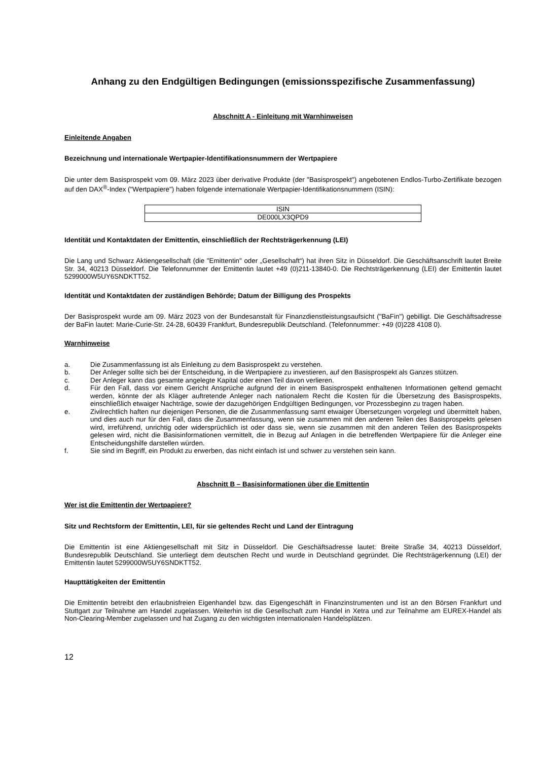Anhang zu den Endgültigen Bedingungen (emissionsspezifische Zusammenfassung)
Abschnitt A - Einleitung mit Warnhinweisen
Einleitende Angaben
Bezeichnung und internationale Wertpapier-Identifikationsnummern der Wertpapiere
Die unter dem Basisprospekt vom 09. März 2023 über derivative Produkte (der "Basisprospekt") angebotenen Endlos-Turbo-Zertifikate bezogen auf den DAX<sup>®</sup>-Index ("Wertpapiere") haben folgende internationale Wertpapier-Identifikationsnummern (ISIN):
| ISIN |
| --- |
| DE000LX3QPD9 |
Identität und Kontaktdaten der Emittentin, einschließlich der Rechtsträgerkennung (LEI)
Die Lang und Schwarz Aktiengesellschaft (die "Emittentin" oder „Gesellschaft“) hat ihren Sitz in Düsseldorf. Die Geschäftsanschrift lautet Breite Str. 34, 40213 Düsseldorf. Die Telefonnummer der Emittentin lautet +49 (0)211-13840-0. Die Rechtsträgerkennung (LEI) der Emittentin lautet 5299000W5UY6SNDKTT52.
Identität und Kontaktdaten der zuständigen Behörde; Datum der Billigung des Prospekts
Der Basisprospekt wurde am 09. März 2023 von der Bundesanstalt für Finanzdienstleistungsaufsicht ("BaFin") gebilligt. Die Geschäftsadresse der BaFin lautet: Marie-Curie-Str. 24-28, 60439 Frankfurt, Bundesrepublik Deutschland. (Telefonnummer: +49 (0)228 4108 0).
Warnhinweise
a. Die Zusammenfassung ist als Einleitung zu dem Basisprospekt zu verstehen.
b. Der Anleger sollte sich bei der Entscheidung, in die Wertpapiere zu investieren, auf den Basisprospekt als Ganzes stützen.
c. Der Anleger kann das gesamte angelegte Kapital oder einen Teil davon verlieren.
d. Für den Fall, dass vor einem Gericht Ansprüche aufgrund der in einem Basisprospekt enthaltenen Informationen geltend gemacht werden, könnte der als Kläger auftretende Anleger nach nationalem Recht die Kosten für die Übersetzung des Basisprospekts, einschließlich etwaiger Nachträge, sowie der dazugehörigen Endgültigen Bedingungen, vor Prozessbeginn zu tragen haben.
e. Zivilrechtlich haften nur diejenigen Personen, die die Zusammenfassung samt etwaiger Übersetzungen vorgelegt und übermittelt haben, und dies auch nur für den Fall, dass die Zusammenfassung, wenn sie zusammen mit den anderen Teilen des Basisprospekts gelesen wird, irreführend, unrichtig oder widersprüchlich ist oder dass sie, wenn sie zusammen mit den anderen Teilen des Basisprospekts gelesen wird, nicht die Basisinformationen vermittelt, die in Bezug auf Anlagen in die betreffenden Wertpapiere für die Anleger eine Entscheidungshilfe darstellen würden.
f. Sie sind im Begriff, ein Produkt zu erwerben, das nicht einfach ist und schwer zu verstehen sein kann.
Abschnitt B – Basisinformationen über die Emittentin
Wer ist die Emittentin der Wertpapiere?
Sitz und Rechtsform der Emittentin, LEI, für sie geltendes Recht und Land der Eintragung
Die Emittentin ist eine Aktiengesellschaft mit Sitz in Düsseldorf. Die Geschäftsadresse lautet: Breite Straße 34, 40213 Düsseldorf, Bundesrepublik Deutschland. Sie unterliegt dem deutschen Recht und wurde in Deutschland gegründet. Die Rechtsträgerkennung (LEI) der Emittentin lautet 5299000W5UY6SNDKTT52.
Haupttätigkeiten der Emittentin
Die Emittentin betreibt den erlaubnisfreien Eigenhandel bzw. das Eigengeschäft in Finanzinstrumenten und ist an den Börsen Frankfurt und Stuttgart zur Teilnahme am Handel zugelassen. Weiterhin ist die Gesellschaft zum Handel in Xetra und zur Teilnahme am EUREX-Handel als Non-Clearing-Member zugelassen und hat Zugang zu den wichtigsten internationalen Handelsplätzen.
12